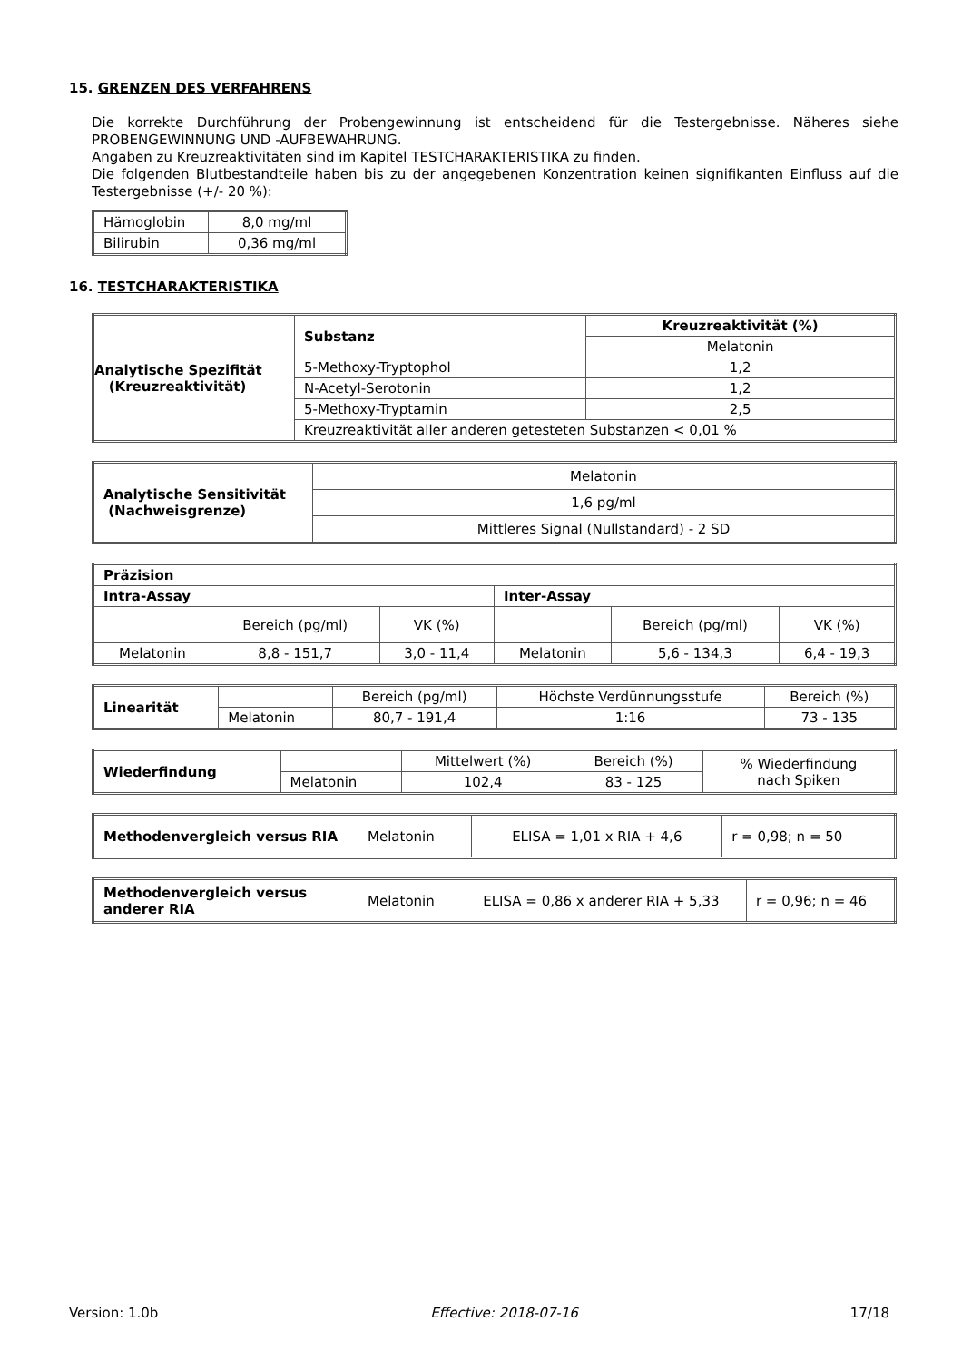15. GRENZEN DES VERFAHRENS
Die korrekte Durchführung der Probengewinnung ist entscheidend für die Testergebnisse. Näheres siehe PROBENGEWINNUNG UND -AUFBEWAHRUNG.
Angaben zu Kreuzreaktivitäten sind im Kapitel TESTCHARAKTERISTIKA zu finden.
Die folgenden Blutbestandteile haben bis zu der angegebenen Konzentration keinen signifikanten Einfluss auf die Testergebnisse (+/- 20 %):
| Hämoglobin | 8,0 mg/ml |
| Bilirubin | 0,36 mg/ml |
16. TESTCHARAKTERISTIKA
| Analytische Spezifität (Kreuzreaktivität) | Substanz | Kreuzreaktivität (%) |
| | | Melatonin |
| | 5-Methoxy-Tryptophol | 1,2 |
| | N-Acetyl-Serotonin | 1,2 |
| | 5-Methoxy-Tryptamin | 2,5 |
| | Kreuzreaktivität aller anderen getesteten Substanzen < 0,01 % | |
| Analytische Sensitivität (Nachweisgrenze) | Melatonin |
| | 1,6 pg/ml |
| | Mittleres Signal (Nullstandard) - 2 SD |
| Präzision | | | | | |
| Intra-Assay | | | Inter-Assay | | |
| | Bereich (pg/ml) | VK (%) | | Bereich (pg/ml) | VK (%) |
| Melatonin | 8,8 - 151,7 | 3,0 - 11,4 | Melatonin | 5,6 - 134,3 | 6,4 - 19,3 |
| Linearität | | Bereich (pg/ml) | Höchste Verdünnungsstufe | Bereich (%) |
| | Melatonin | 80,7 - 191,4 | 1:16 | 73 - 135 |
| Wiederfindung | | Mittelwert (%) | Bereich (%) | % Wiederfindung nach Spiken |
| | Melatonin | 102,4 | 83 - 125 | |
| Methodenvergleich versus RIA | Melatonin | ELISA = 1,01 x RIA + 4,6 | r = 0,98; n = 50 |
| Methodenvergleich versus anderer RIA | Melatonin | ELISA = 0,86 x anderer RIA + 5,33 | r = 0,96; n = 46 |
Version: 1.0b Effective: 2018-07-16 17/18